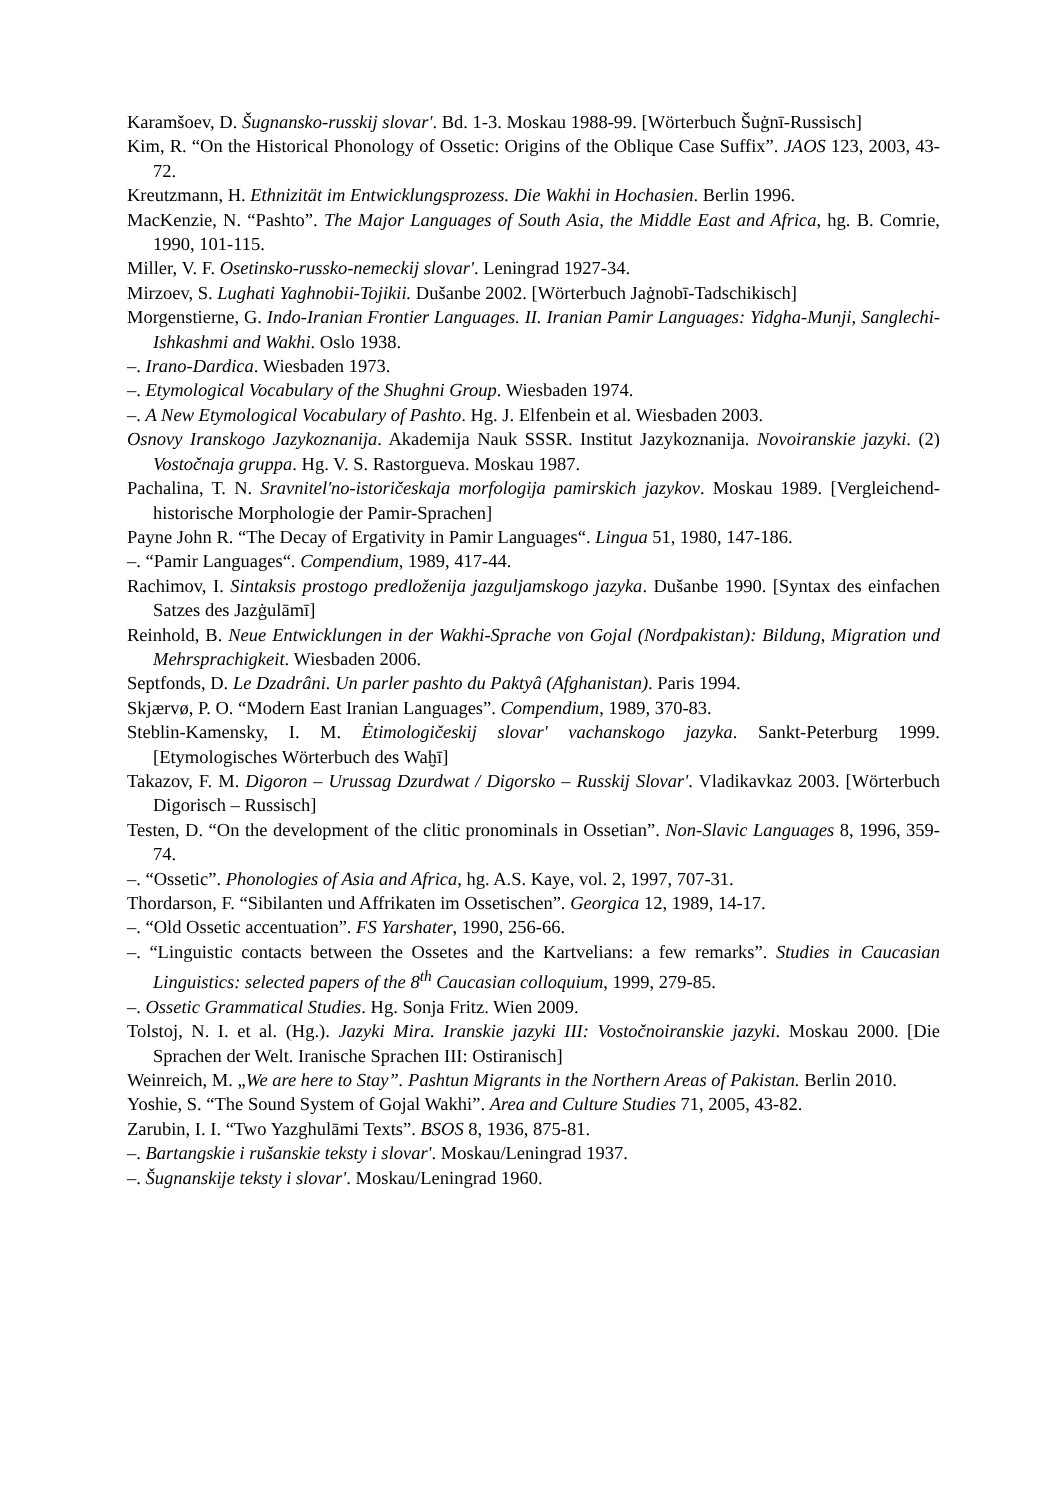Karamšoev, D. Šugnansko-russkij slovar'. Bd. 1-3. Moskau 1988-99. [Wörterbuch Šuġnī-Russisch]
Kim, R. “On the Historical Phonology of Ossetic: Origins of the Oblique Case Suffix”. JAOS 123, 2003, 43-72.
Kreutzmann, H. Ethnizität im Entwicklungsprozess. Die Wakhi in Hochasien. Berlin 1996.
MacKenzie, N. “Pashto”. The Major Languages of South Asia, the Middle East and Africa, hg. B. Comrie, 1990, 101-115.
Miller, V. F. Osetinsko-russko-nemeckij slovar'. Leningrad 1927-34.
Mirzoev, S. Lughati Yaghnobii-Tojikii. Dušanbe 2002. [Wörterbuch Jaġnobī-Tadschikisch]
Morgenstierne, G. Indo-Iranian Frontier Languages. II. Iranian Pamir Languages: Yidgha-Munji, Sanglechi-Ishkashmi and Wakhi. Oslo 1938.
–. Irano-Dardica. Wiesbaden 1973.
–. Etymological Vocabulary of the Shughni Group. Wiesbaden 1974.
–. A New Etymological Vocabulary of Pashto. Hg. J. Elfenbein et al. Wiesbaden 2003.
Osnovy Iranskogo Jazykoznanija. Akademija Nauk SSSR. Institut Jazykoznanija. Novoiranskie jazyki. (2) Vostočnaja gruppa. Hg. V. S. Rastorgueva. Moskau 1987.
Pachalina, T. N. Sravnitel'no-istoričeskaja morfologija pamirskich jazykov. Moskau 1989. [Vergleichend-historische Morphologie der Pamir-Sprachen]
Payne John R. “The Decay of Ergativity in Pamir Languages“. Lingua 51, 1980, 147-186.
–. “Pamir Languages“. Compendium, 1989, 417-44.
Rachimov, I. Sintaksis prostogo predloženija jazguljamskogo jazyka. Dušanbe 1990. [Syntax des einfachen Satzes des Jazġulāmī]
Reinhold, B. Neue Entwicklungen in der Wakhi-Sprache von Gojal (Nordpakistan): Bildung, Migration und Mehrsprachigkeit. Wiesbaden 2006.
Septfonds, D. Le Dzadrâni. Un parler pashto du Paktyâ (Afghanistan). Paris 1994.
Skjærvø, P. O. “Modern East Iranian Languages”. Compendium, 1989, 370-83.
Steblin-Kamensky, I. M. Ėtimologičeskij slovar' vachanskogo jazyka. Sankt-Peterburg 1999. [Etymologisches Wörterbuch des Waḫī]
Takazov, F. M. Digoron – Urussag Dzurdwat / Digorsko – Russkij Slovar'. Vladikavkaz 2003. [Wörterbuch Digorisch – Russisch]
Testen, D. “On the development of the clitic pronominals in Ossetian”. Non-Slavic Languages 8, 1996, 359-74.
–. “Ossetic”. Phonologies of Asia and Africa, hg. A.S. Kaye, vol. 2, 1997, 707-31.
Thordarson, F. “Sibilanten und Affrikaten im Ossetischen”. Georgica 12, 1989, 14-17.
–. “Old Ossetic accentuation”. FS Yarshater, 1990, 256-66.
–. “Linguistic contacts between the Ossetes and the Kartvelians: a few remarks”. Studies in Caucasian Linguistics: selected papers of the 8<sup>th</sup> Caucasian colloquium, 1999, 279-85.
–. Ossetic Grammatical Studies. Hg. Sonja Fritz. Wien 2009.
Tolstoj, N. I. et al. (Hg.). Jazyki Mira. Iranskie jazyki III: Vostočnoiranskie jazyki. Moskau 2000. [Die Sprachen der Welt. Iranische Sprachen III: Ostiranisch]
Weinreich, M. „We are here to Stay”. Pashtun Migrants in the Northern Areas of Pakistan. Berlin 2010.
Yoshie, S. “The Sound System of Gojal Wakhi”. Area and Culture Studies 71, 2005, 43-82.
Zarubin, I. I. “Two Yazghulāmi Texts”. BSOS 8, 1936, 875-81.
–. Bartangskie i rušanskie teksty i slovar'. Moskau/Leningrad 1937.
–. Šugnanskije teksty i slovar'. Moskau/Leningrad 1960.